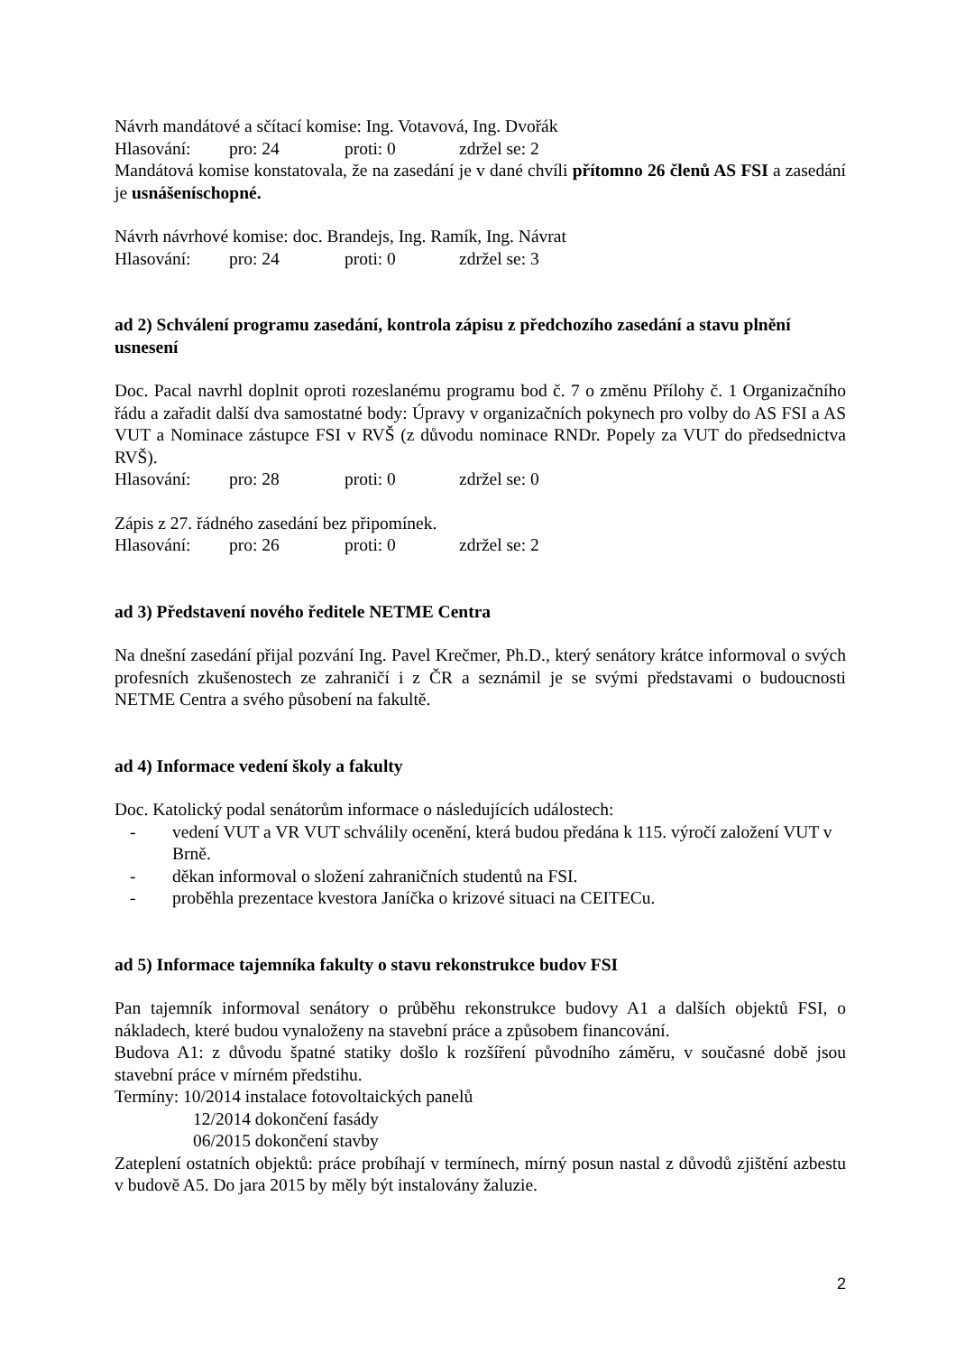Návrh mandátové a sčítací komise: Ing. Votavová, Ing. Dvořák
Hlasování: pro: 24 proti: 0 zdržel se: 2
Mandátová komise konstatovala, že na zasedání je v dané chvíli přítomno 26 členů AS FSI a zasedání je usnášeníschopné.
Návrh návrhové komise: doc. Brandejs, Ing. Ramík, Ing. Návrat
Hlasování: pro: 24 proti: 0 zdržel se: 3
ad 2) Schválení programu zasedání, kontrola zápisu z předchozího zasedání a stavu plnění usnesení
Doc. Pacal navrhl doplnit oproti rozeslanému programu bod č. 7 o změnu Přílohy č. 1 Organizačního řádu a zařadit další dva samostatné body: Úpravy v organizačních pokynech pro volby do AS FSI a AS VUT a Nominace zástupce FSI v RVŠ (z důvodu nominace RNDr. Popely za VUT do předsednictva RVŠ).
Hlasování: pro: 28 proti: 0 zdržel se: 0
Zápis z 27. řádného zasedání bez připomínek.
Hlasování: pro: 26 proti: 0 zdržel se: 2
ad 3) Představení nového ředitele NETME Centra
Na dnešní zasedání přijal pozvání Ing. Pavel Krečmer, Ph.D., který senátory krátce informoval o svých profesních zkušenostech ze zahraničí i z ČR a seznámil je se svými představami o budoucnosti NETME Centra a svého působení na fakultě.
ad 4) Informace vedení školy a fakulty
Doc. Katolický podal senátorům informace o následujících událostech:
- vedení VUT a VR VUT schválily ocenění, která budou předána k 115. výročí založení VUT v Brně.
- děkan informoval o složení zahraničních studentů na FSI.
- proběhla prezentace kvestora Janíčka o krizové situaci na CEITECu.
ad 5) Informace tajemníka fakulty o stavu rekonstrukce budov FSI
Pan tajemník informoval senátory o průběhu rekonstrukce budovy A1 a dalších objektů FSI, o nákladech, které budou vynaloženy na stavební práce a způsobem financování.
Budova A1: z důvodu špatné statiky došlo k rozšíření původního záměru, v současné době jsou stavební práce v mírném předstihu.
Termíny: 10/2014 instalace fotovoltaických panelů
12/2014 dokončení fasády
06/2015 dokončení stavby
Zateplení ostatních objektů: práce probíhají v termínech, mírný posun nastal z důvodů zjištění azbestu v budově A5. Do jara 2015 by měly být instalovány žaluzie.
2